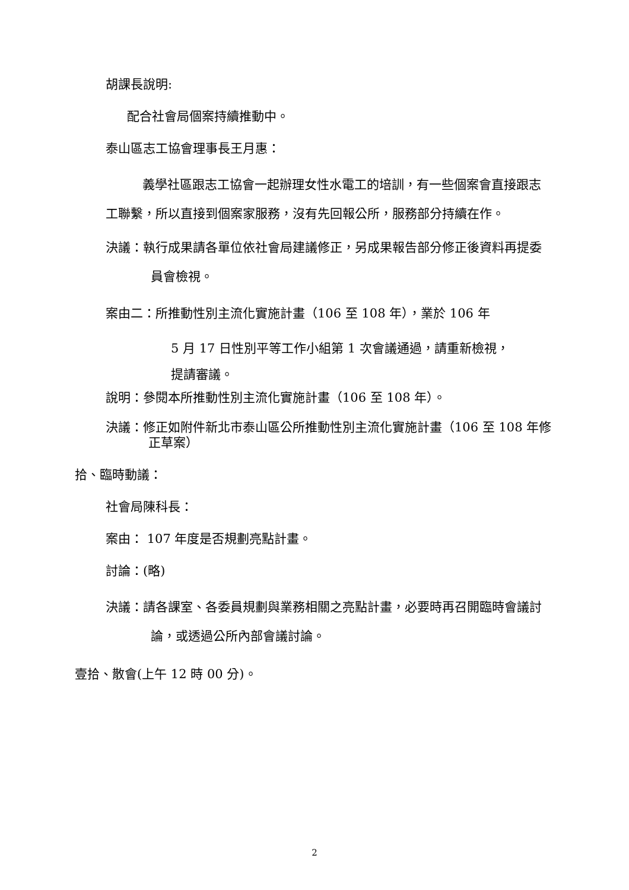胡課長說明:
配合社會局個案持續推動中。
泰山區志工協會理事長王月惠：
義學社區跟志工協會一起辦理女性水電工的培訓，有一些個案會直接跟志工聯繫，所以直接到個案家服務，沒有先回報公所，服務部分持續在作。
決議：執行成果請各單位依社會局建議修正，另成果報告部分修正後資料再提委員會檢視。
案由二：所推動性別主流化實施計畫（106 至 108 年），業於 106 年
5 月 17 日性別平等工作小組第 1 次會議通過，請重新檢視，
提請審議。
說明：參閱本所推動性別主流化實施計畫（106 至 108 年）。
決議：修正如附件新北市泰山區公所推動性別主流化實施計畫（106 至 108 年修正草案）
拾、臨時動議：
社會局陳科長：
案由： 107 年度是否規劃亮點計畫。
討論：(略)
決議：請各課室、各委員規劃與業務相關之亮點計畫，必要時再召開臨時會議討論，或透過公所內部會議討論。
壹拾、散會(上午 12 時 00 分)。
2